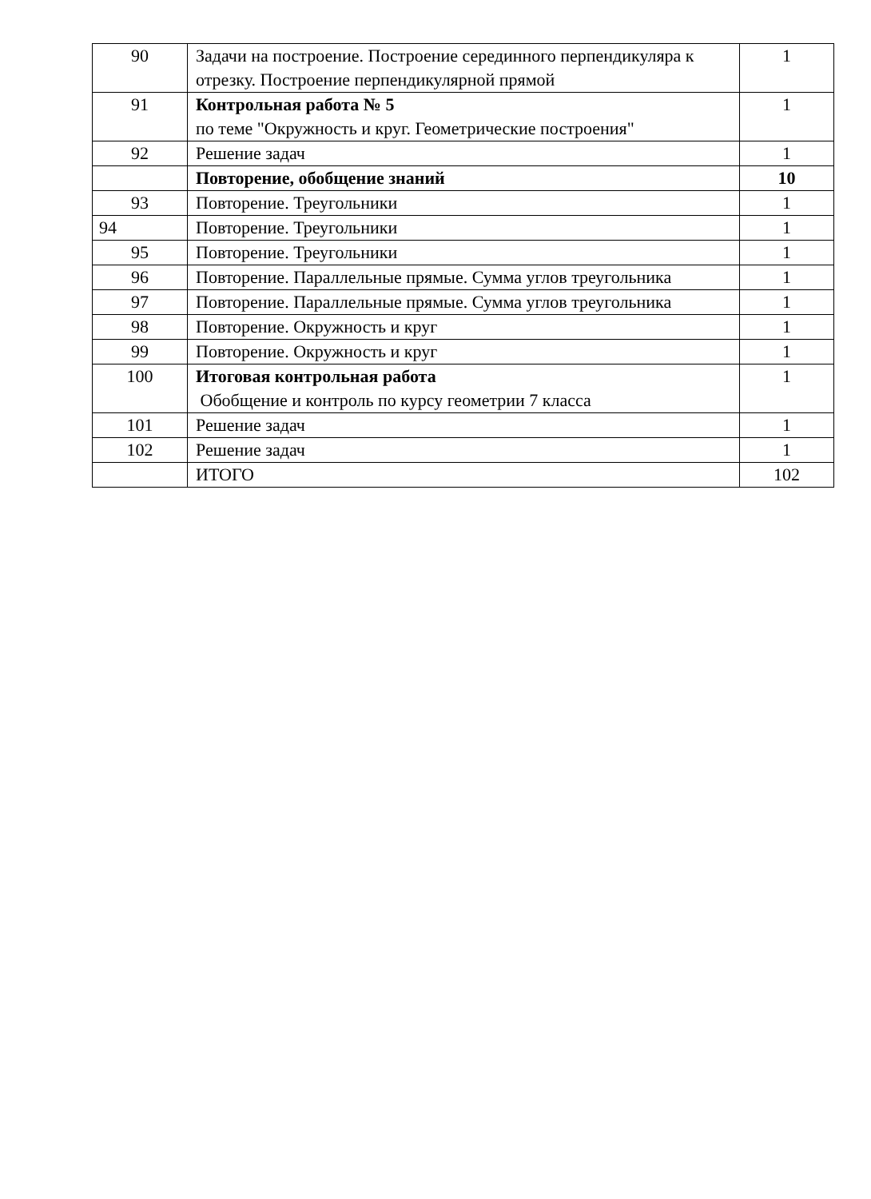| 90 | Задачи на построение. Построение серединного перпендикуляра к отрезку. Построение перпендикулярной прямой | 1 |
| 91 | Контрольная работа № 5 по теме "Окружность и круг. Геометрические построения" | 1 |
| 92 | Решение задач | 1 |
| | Повторение, обобщение знаний | 10 |
| 93 | Повторение. Треугольники | 1 |
| 94 | Повторение. Треугольники | 1 |
| 95 | Повторение. Треугольники | 1 |
| 96 | Повторение. Параллельные прямые. Сумма углов треугольника | 1 |
| 97 | Повторение. Параллельные прямые. Сумма углов треугольника | 1 |
| 98 | Повторение. Окружность и круг | 1 |
| 99 | Повторение. Окружность и круг | 1 |
| 100 | Итоговая контрольная работа Обобщение и контроль по курсу геометрии 7 класса | 1 |
| 101 | Решение задач | 1 |
| 102 | Решение задач | 1 |
| | ИТОГО | 102 |